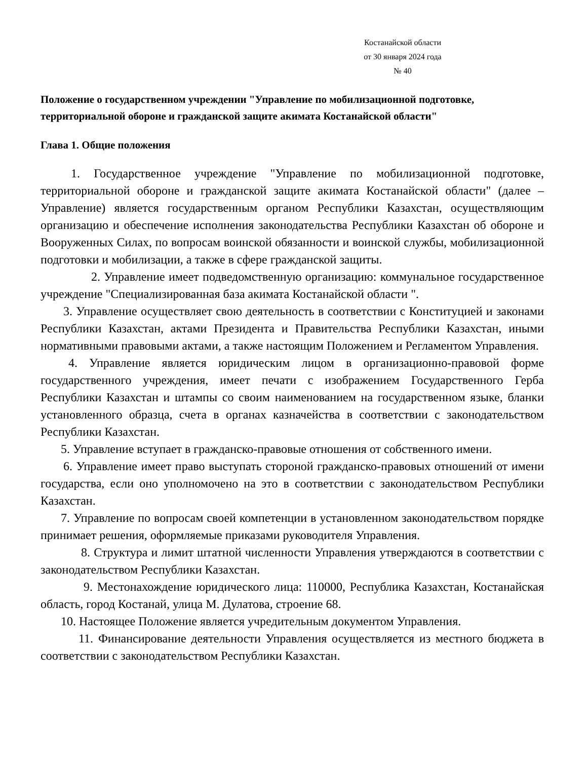Костанайской области
от 30 января 2024 года
№ 40
Положение о государственном учреждении "Управление по мобилизационной подготовке, территориальной обороне и гражданской защите акимата Костанайской области"
Глава 1. Общие положения
1. Государственное учреждение "Управление по мобилизационной подготовке, территориальной обороне и гражданской защите акимата Костанайской области" (далее – Управление) является государственным органом Республики Казахстан, осуществляющим организацию и обеспечение исполнения законодательства Республики Казахстан об обороне и Вооруженных Силах, по вопросам воинской обязанности и воинской службы, мобилизационной подготовки и мобилизации, а также в сфере гражданской защиты.
2. Управление имеет подведомственную организацию: коммунальное государственное учреждение "Специализированная база акимата Костанайской области ".
3. Управление осуществляет свою деятельность в соответствии с Конституцией и законами Республики Казахстан, актами Президента и Правительства Республики Казахстан, иными нормативными правовыми актами, а также настоящим Положением и Регламентом Управления.
4. Управление является юридическим лицом в организационно-правовой форме государственного учреждения, имеет печати с изображением Государственного Герба Республики Казахстан и штампы со своим наименованием на государственном языке, бланки установленного образца, счета в органах казначейства в соответствии с законодательством Республики Казахстан.
5. Управление вступает в гражданско-правовые отношения от собственного имени.
6. Управление имеет право выступать стороной гражданско-правовых отношений от имени государства, если оно уполномочено на это в соответствии с законодательством Республики Казахстан.
7. Управление по вопросам своей компетенции в установленном законодательством порядке принимает решения, оформляемые приказами руководителя Управления.
8. Структура и лимит штатной численности Управления утверждаются в соответствии с законодательством Республики Казахстан.
9. Местонахождение юридического лица: 110000, Республика Казахстан, Костанайская область, город Костанай, улица М. Дулатова, строение 68.
10. Настоящее Положение является учредительным документом Управления.
11. Финансирование деятельности Управления осуществляется из местного бюджета в соответствии с законодательством Республики Казахстан.